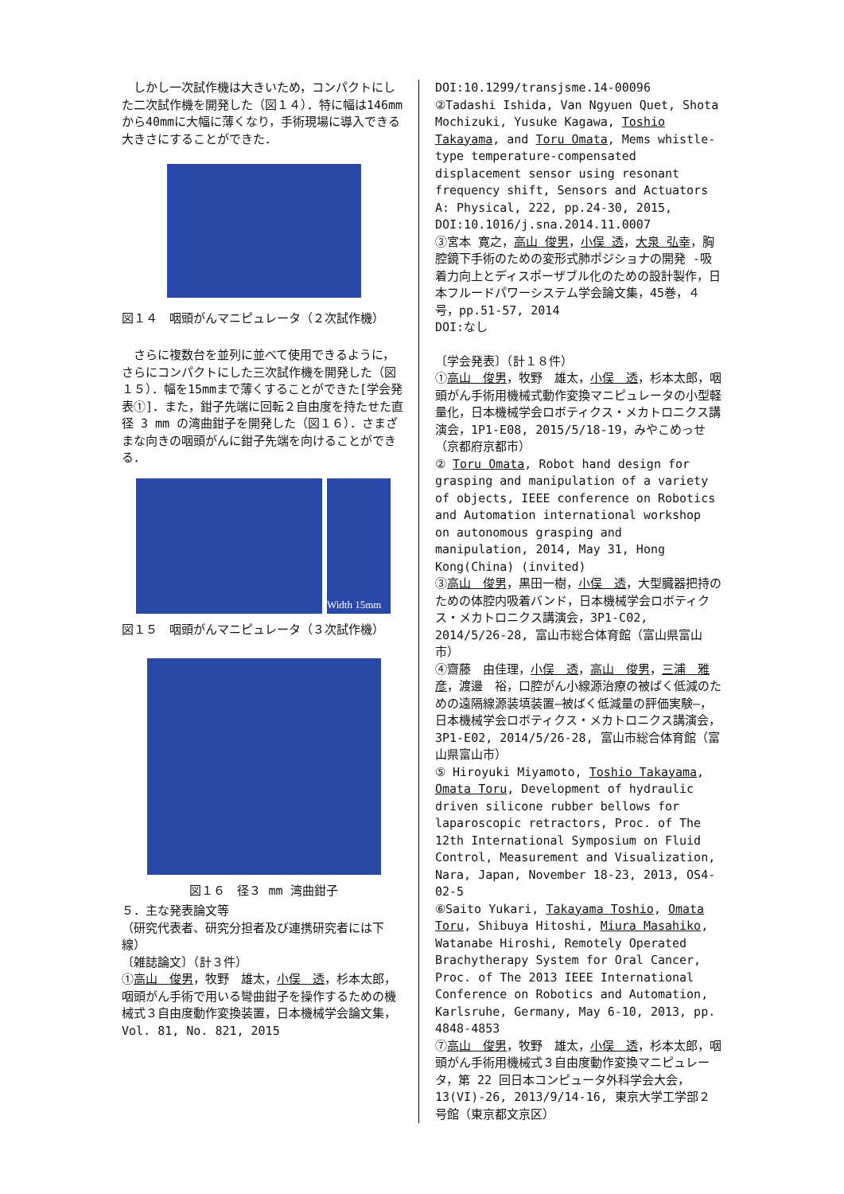しかし一次試作機は大きいため，コンパクトにした二次試作機を開発した（図１４）．特に幅は146mmから40mmに大幅に薄くなり，手術現場に導入できる大きさにすることができた．
図１４　咽頭がんマニピュレータ（２次試作機）
　さらに複数台を並列に並べて使用できるように，さらにコンパクトにした三次試作機を開発した（図１５）．幅を15mmまで薄くすることができた[学会発表①]．また，鉗子先端に回転２自由度を持たせた直径 3 mm の湾曲鉗子を開発した（図１６）．さまざまな向きの咽頭がんに鉗子先端を向けることができる．
Width 15mm
図１５　咽頭がんマニピュレータ（３次試作機）
図１６　径３ mm 湾曲鉗子
５．主な発表論文等
（研究代表者、研究分担者及び連携研究者には下線）
〔雑誌論文〕（計３件）
①高山　俊男，牧野　雄太，小俣　透，杉本太郎，咽頭がん手術で用いる彎曲鉗子を操作するための機械式３自由度動作変換装置，日本機械学会論文集，Vol. 81, No. 821, 2015
DOI:10.1299/transjsme.14-00096
②Tadashi Ishida, Van Ngyuen Quet, Shota Mochizuki, Yusuke Kagawa, Toshio Takayama, and Toru Omata, Mems whistle-type temperature-compensated displacement sensor using resonant frequency shift, Sensors and Actuators A: Physical, 222, pp.24-30, 2015,
DOI:10.1016/j.sna.2014.11.0007
③宮本 寛之，高山 俊男，小俣 透，大泉 弘幸，胸腔鏡下手術のための変形式肺ポジショナの開発 -吸着力向上とディスポーザブル化のための設計製作，日本フルードパワーシステム学会論文集，45巻，４号，pp.51-57, 2014
DOI:なし
〔学会発表〕（計１８件）
①高山　俊男，牧野　雄太，小俣　透，杉本太郎，咽頭がん手術用機械式動作変換マニピュレータの小型軽量化，日本機械学会ロボティクス・メカトロニクス講演会，1P1-E08, 2015/5/18-19，みやこめっせ（京都府京都市）
② Toru Omata, Robot hand design for grasping and manipulation of a variety of objects, IEEE conference on Robotics and Automation international workshop on autonomous grasping and manipulation, 2014, May 31, Hong Kong(China) (invited)
③高山　俊男，黒田一樹，小俣　透，大型臓器把持のための体腔内吸着バンド，日本機械学会ロボティクス・メカトロニクス講演会，3P1-C02, 2014/5/26-28, 富山市総合体育館（富山県富山市）
④齋藤　由佳理，小俣　透，高山　俊男，三浦　雅彦，渡邊　裕，口腔がん小線源治療の被ばく低減のための遠隔線源装填装置―被ばく低減量の評価実験―，日本機械学会ロボティクス・メカトロニクス講演会，3P1-E02, 2014/5/26-28, 富山市総合体育館（富山県富山市）
⑤ Hiroyuki Miyamoto, Toshio Takayama, Omata Toru, Development of hydraulic driven silicone rubber bellows for laparoscopic retractors, Proc. of The 12th International Symposium on Fluid Control, Measurement and Visualization, Nara, Japan, November 18-23, 2013, OS4-02-5
⑥Saito Yukari, Takayama Toshio, Omata Toru, Shibuya Hitoshi, Miura Masahiko, Watanabe Hiroshi, Remotely Operated Brachytherapy System for Oral Cancer, Proc. of The 2013 IEEE International Conference on Robotics and Automation, Karlsruhe, Germany, May 6-10, 2013, pp. 4848-4853
⑦高山　俊男，牧野　雄太，小俣　透，杉本太郎，咽頭がん手術用機械式３自由度動作変換マニピュレータ，第 22 回日本コンピュータ外科学会大会，13(VI)-26, 2013/9/14-16, 東京大学工学部２号館（東京都文京区）